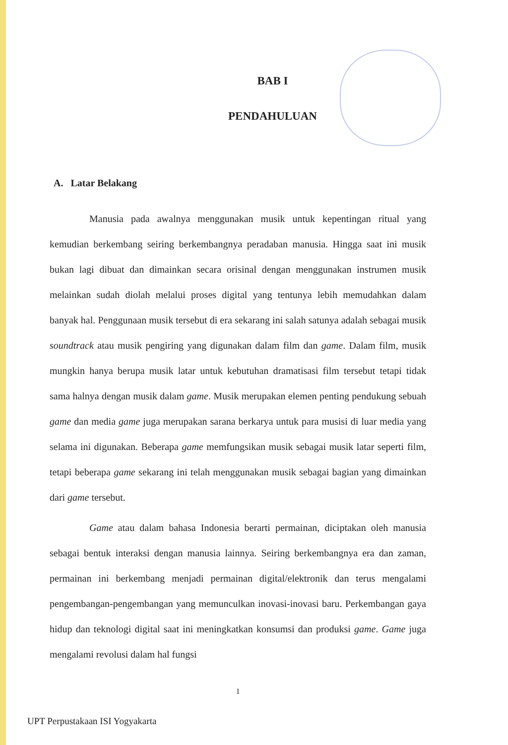BAB I
PENDAHULUAN
A. Latar Belakang
Manusia pada awalnya menggunakan musik untuk kepentingan ritual yang kemudian berkembang seiring berkembangnya peradaban manusia. Hingga saat ini musik bukan lagi dibuat dan dimainkan secara orisinal dengan menggunakan instrumen musik melainkan sudah diolah melalui proses digital yang tentunya lebih memudahkan dalam banyak hal. Penggunaan musik tersebut di era sekarang ini salah satunya adalah sebagai musik soundtrack atau musik pengiring yang digunakan dalam film dan game. Dalam film, musik mungkin hanya berupa musik latar untuk kebutuhan dramatisasi film tersebut tetapi tidak sama halnya dengan musik dalam game. Musik merupakan elemen penting pendukung sebuah game dan media game juga merupakan sarana berkarya untuk para musisi di luar media yang selama ini digunakan. Beberapa game memfungsikan musik sebagai musik latar seperti film, tetapi beberapa game sekarang ini telah menggunakan musik sebagai bagian yang dimainkan dari game tersebut.
Game atau dalam bahasa Indonesia berarti permainan, diciptakan oleh manusia sebagai bentuk interaksi dengan manusia lainnya. Seiring berkembangnya era dan zaman, permainan ini berkembang menjadi permainan digital/elektronik dan terus mengalami pengembangan-pengembangan yang memunculkan inovasi-inovasi baru. Perkembangan gaya hidup dan teknologi digital saat ini meningkatkan konsumsi dan produksi game. Game juga mengalami revolusi dalam hal fungsi
1
UPT Perpustakaan ISI Yogyakarta